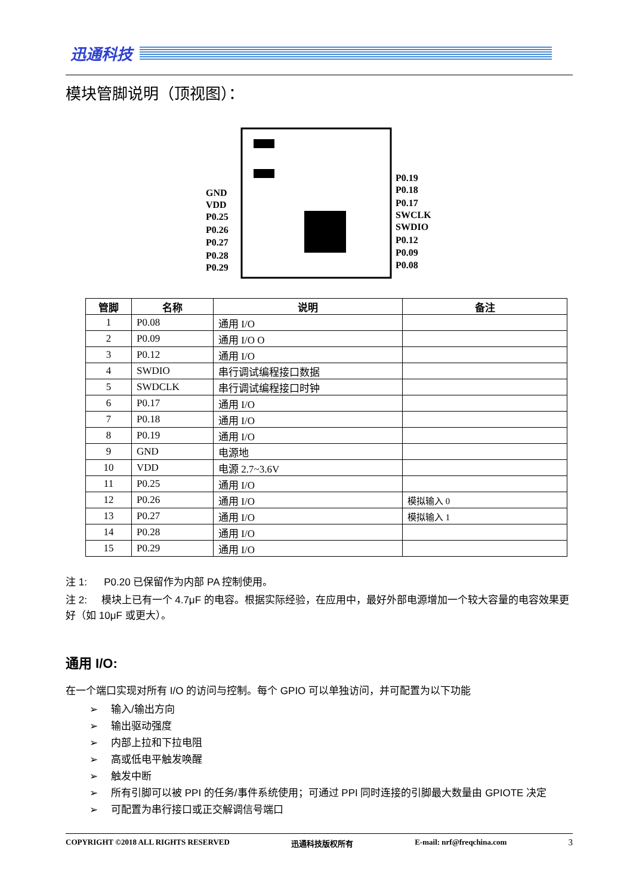迅通科技
模块管脚说明（顶视图）：
GND
VDD
P0.25
P0.26
P0.27
P0.28
P0.29
P0.19
P0.18
P0.17
SWCLK
SWDIO
P0.12
P0.09
P0.08
| 管脚 | 名称 | 说明 | 备注 |
| --- | --- | --- | --- |
| 1 | P0.08 | 通用 I/O | |
| 2 | P0.09 | 通用 I/O O | |
| 3 | P0.12 | 通用 I/O | |
| 4 | SWDIO | 串行调试编程接口数据 | |
| 5 | SWDCLK | 串行调试编程接口时钟 | |
| 6 | P0.17 | 通用 I/O | |
| 7 | P0.18 | 通用 I/O | |
| 8 | P0.19 | 通用 I/O | |
| 9 | GND | 电源地 | |
| 10 | VDD | 电源 2.7~3.6V | |
| 11 | P0.25 | 通用 I/O | |
| 12 | P0.26 | 通用 I/O | 模拟输入 0 |
| 13 | P0.27 | 通用 I/O | 模拟输入 1 |
| 14 | P0.28 | 通用 I/O | |
| 15 | P0.29 | 通用 I/O | |
注 1: P0.20 已保留作为内部 PA 控制使用。
注 2: 模块上已有一个 4.7μF 的电容。根据实际经验，在应用中，最好外部电源增加一个较大容量的电容效果更好（如 10μF 或更大）。
通用 I/O:
在一个端口实现对所有 I/O 的访问与控制。每个 GPIO 可以单独访问，并可配置为以下功能
➢ 输入/输出方向
➢ 输出驱动强度
➢ 内部上拉和下拉电阻
➢ 高或低电平触发唤醒
➢ 触发中断
➢ 所有引脚可以被 PPI 的任务/事件系统使用；可通过 PPI 同时连接的引脚最大数量由 GPIOTE 决定
➢ 可配置为串行接口或正交解调信号端口
COPYRIGHT ©2018 ALL RIGHTS RESERVED 迅通科技版权所有 E-mail: nrf@freqchina.com 3